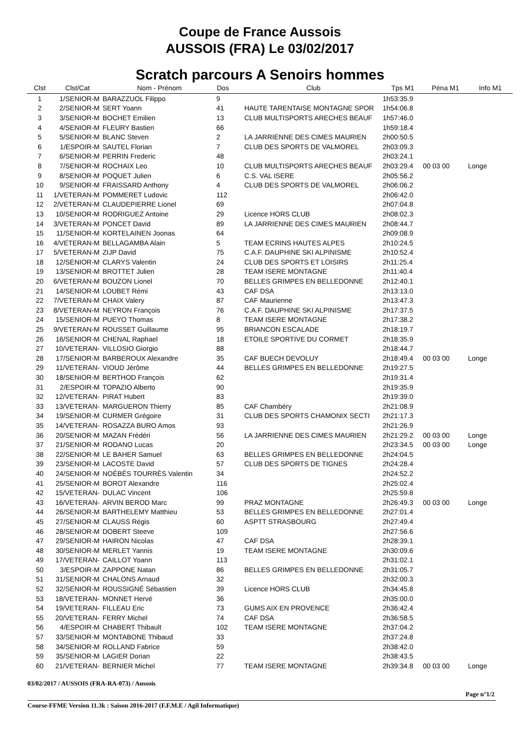Coupe de France Aussois
AUSSOIS (FRA) Le 03/02/2017
Scratch parcours A Senoirs hommes
| Clst | Clst/Cat | Nom - Prénom | Dos | Club | Tps M1 | Péna M1 | Info M1 |
| --- | --- | --- | --- | --- | --- | --- | --- |
| 1 | 1/SENIOR-M | BARAZZUOL Filippo | 9 | | 1h53:35.9 | | |
| 2 | 2/SENIOR-M | SERT Yoann | 41 | HAUTE TARENTAISE MONTAGNE SPOR | 1h54:06.8 | | |
| 3 | 3/SENIOR-M | BOCHET Emilien | 13 | CLUB MULTISPORTS ARECHES BEAUF | 1h57:46.0 | | |
| 4 | 4/SENIOR-M | FLEURY Bastien | 66 | | 1h59:18.4 | | |
| 5 | 5/SENIOR-M | BLANC Steven | 2 | LA JARRIENNE DES CIMES MAURIEN | 2h00:50.5 | | |
| 6 | 1/ESPOIR-M | SAUTEL Florian | 7 | CLUB DES SPORTS DE VALMOREL | 2h03:09.3 | | |
| 7 | 6/SENIOR-M | PERRIN Frederic | 48 | | 2h03:24.1 | | |
| 8 | 7/SENIOR-M | ROCHAIX Leo | 10 | CLUB MULTISPORTS ARECHES BEAUF | 2h03:29.4 | 00 03 00 | Longe |
| 9 | 8/SENIOR-M | POQUET Julien | 6 | C.S. VAL ISERE | 2h05:56.2 | | |
| 10 | 9/SENIOR-M | FRAISSARD Anthony | 4 | CLUB DES SPORTS DE VALMOREL | 2h06:06.2 | | |
| 11 | 1/VETERAN-M | POMMERET Ludovic | 112 | | 2h06:42.0 | | |
| 12 | 2/VETERAN-M | CLAUDEPIERRE Lionel | 69 | | 2h07:04.8 | | |
| 13 | 10/SENIOR-M | RODRIGUEZ Antoine | 29 | Licence HORS CLUB | 2h08:02.3 | | |
| 14 | 3/VETERAN-M | PONCET David | 89 | LA JARRIENNE DES CIMES MAURIEN | 2h08:44.7 | | |
| 15 | 11/SENIOR-M | KORTELAINEN Joonas | 64 | | 2h09:08.9 | | |
| 16 | 4/VETERAN-M | BELLAGAMBA Alain | 5 | TEAM ECRINS HAUTES ALPES | 2h10:24.5 | | |
| 17 | 5/VETERAN-M | ZIJP David | 75 | C.A.F. DAUPHINE SKI ALPINISME | 2h10:52.4 | | |
| 18 | 12/SENIOR-M | CLARYS Valentin | 24 | CLUB DES SPORTS ET LOISIRS | 2h11:25.4 | | |
| 19 | 13/SENIOR-M | BROTTET Julien | 28 | TEAM ISERE MONTAGNE | 2h11:40.4 | | |
| 20 | 6/VETERAN-M | BOUZON Lionel | 70 | BELLES GRIMPES EN BELLEDONNE | 2h12:40.1 | | |
| 21 | 14/SENIOR-M | LOUBET Rémi | 43 | CAF DSA | 2h13:13.0 | | |
| 22 | 7/VETERAN-M | CHAIX Valery | 87 | CAF Maurienne | 2h13:47.3 | | |
| 23 | 8/VETERAN-M | NEYRON François | 76 | C.A.F. DAUPHINE SKI ALPINISME | 2h17:37.5 | | |
| 24 | 15/SENIOR-M | PUEYO Thomas | 8 | TEAM ISERE MONTAGNE | 2h17:38.2 | | |
| 25 | 9/VETERAN-M | ROUSSET Guillaume | 95 | BRIANCON ESCALADE | 2h18:19.7 | | |
| 26 | 16/SENIOR-M | CHENAL Raphael | 18 | ETOILE SPORTIVE DU CORMET | 2h18:35.9 | | |
| 27 | 10/VETERAN- | VILLOSIO Giorgio | 88 | | 2h18:44.7 | | |
| 28 | 17/SENIOR-M | BARBEROUX Alexandre | 35 | CAF BUECH DEVOLUY | 2h18:49.4 | 00 03 00 | Longe |
| 29 | 11/VETERAN- | VIOUD Jérôme | 44 | BELLES GRIMPES EN BELLEDONNE | 2h19:27.5 | | |
| 30 | 18/SENIOR-M | BERTHOD François | 62 | | 2h19:31.4 | | |
| 31 | 2/ESPOIR-M | TOPAZIO Alberto | 90 | | 2h19:35.9 | | |
| 32 | 12/VETERAN- | PIRAT Hubert | 83 | | 2h19:39.0 | | |
| 33 | 13/VETERAN- | MARGUERON Thierry | 85 | CAF Chambéry | 2h21:08.9 | | |
| 34 | 19/SENIOR-M | CURMER Grégoire | 31 | CLUB DES SPORTS CHAMONIX SECTI | 2h21:17.3 | | |
| 35 | 14/VETERAN- | ROSAZZA BURO Amos | 93 | | 2h21:26.9 | | |
| 36 | 20/SENIOR-M | MAZAN Frédéri | 56 | LA JARRIENNE DES CIMES MAURIEN | 2h21:29.2 | 00 03 00 | Longe |
| 37 | 21/SENIOR-M | RODANO Lucas | 20 | | 2h23:34.5 | 00 03 00 | Longe |
| 38 | 22/SENIOR-M | LE BAHER Samuel | 63 | BELLES GRIMPES EN BELLEDONNE | 2h24:04.5 | | |
| 39 | 23/SENIOR-M | LACOSTE David | 57 | CLUB DES SPORTS DE TIGNES | 2h24:28.4 | | |
| 40 | 24/SENIOR-M | NOÉBÈS TOURRÈS Valentin | 34 | | 2h24:52.2 | | |
| 41 | 25/SENIOR-M | BOROT Alexandre | 116 | | 2h25:02.4 | | |
| 42 | 15/VETERAN- | DULAC Vincent | 106 | | 2h25:59.8 | | |
| 43 | 16/VETERAN- | ARVIN BEROD Marc | 99 | PRAZ MONTAGNE | 2h26:49.3 | 00 03 00 | Longe |
| 44 | 26/SENIOR-M | BARTHELEMY Matthieu | 53 | BELLES GRIMPES EN BELLEDONNE | 2h27:01.4 | | |
| 45 | 27/SENIOR-M | CLAUSS Régis | 60 | ASPTT STRASBOURG | 2h27:49.4 | | |
| 46 | 28/SENIOR-M | DOBERT Steeve | 109 | | 2h27:56.6 | | |
| 47 | 29/SENIOR-M | HAIRON Nicolas | 47 | CAF DSA | 2h28:39.1 | | |
| 48 | 30/SENIOR-M | MERLET Yannis | 19 | TEAM ISERE MONTAGNE | 2h30:09.6 | | |
| 49 | 17/VETERAN- | CAILLOT Yoann | 113 | | 2h31:02.1 | | |
| 50 | 3/ESPOIR-M | ZAPPONE Natan | 86 | BELLES GRIMPES EN BELLEDONNE | 2h31:05.7 | | |
| 51 | 31/SENIOR-M | CHALONS Arnaud | 32 | | 2h32:00.3 | | |
| 52 | 32/SENIOR-M | ROUSSIGNÉ Sébastien | 39 | Licence HORS CLUB | 2h34:45.8 | | |
| 53 | 18/VETERAN- | MONNET Hervé | 36 | | 2h35:00.0 | | |
| 54 | 19/VETERAN- | FILLEAU Eric | 73 | GUMS AIX EN PROVENCE | 2h36:42.4 | | |
| 55 | 20/VETERAN- | FERRY Michel | 74 | CAF DSA | 2h36:58.5 | | |
| 56 | 4/ESPOIR-M | CHABERT Thibault | 102 | TEAM ISERE MONTAGNE | 2h37:04.2 | | |
| 57 | 33/SENIOR-M | MONTABONE Thibaud | 33 | | 2h37:24.8 | | |
| 58 | 34/SENIOR-M | ROLLAND Fabrice | 59 | | 2h38:42.0 | | |
| 59 | 35/SENIOR-M | LAGIER Dorian | 22 | | 2h38:43.5 | | |
| 60 | 21/VETERAN- | BERNIER Michel | 77 | TEAM ISERE MONTAGNE | 2h39:34.8 | 00 03 00 | Longe |
03/02/2017 / AUSSOIS (FRA-RA-073) / Aussois
Page n°1/2
Course-FFME Version 11.3k : Saison 2016-2017 (F.F.M.E / Agil Informatique)